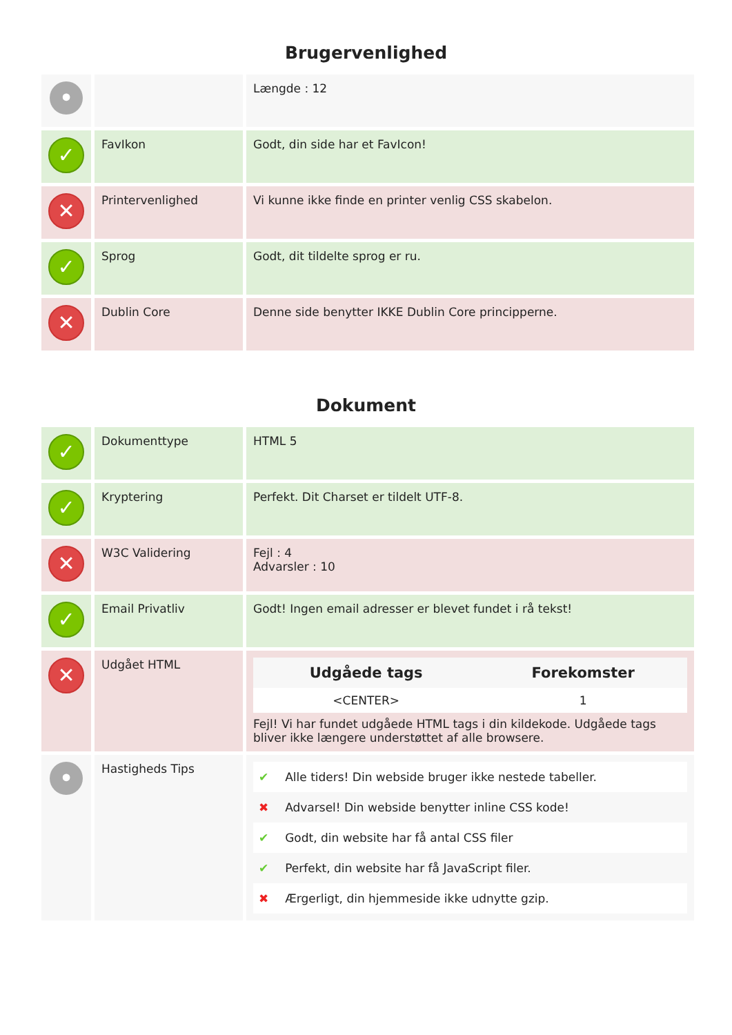Brugervenlighed
| • | | Længde : 12 |
| ✓ | FavIkon | Godt, din side har et FavIcon! |
| ✕ | Printervenlighed | Vi kunne ikke finde en printer venlig CSS skabelon. |
| ✓ | Sprog | Godt, dit tildelte sprog er ru. |
| ✕ | Dublin Core | Denne side benytter IKKE Dublin Core principperne. |
Dokument
| ✓ | Dokumenttype | HTML 5 |
| ✓ | Kryptering | Perfekt. Dit Charset er tildelt UTF-8. |
| ✕ | W3C Validering | Fejl : 4 Advarsler : 10 |
| ✓ | Email Privatliv | Godt! Ingen email adresser er blevet fundet i rå tekst! |
| ✕ | Udgået HTML | / Udgåede tags / Forekomster / / --- / --- / / <CENTER> / 1 / Fejl! Vi har fundet udgåede HTML tags i din kildekode. Udgåede tags bliver ikke længere understøttet af alle browsere. |
| • | Hastigheds Tips | / ✔ / Alle tiders! Din webside bruger ikke nestede tabeller. / / ✖ / Advarsel! Din webside benytter inline CSS kode! / / ✔ / Godt, din website har få antal CSS filer / / ✔ / Perfekt, din website har få JavaScript filer. / / ✖ / Ærgerligt, din hjemmeside ikke udnytte gzip. / |